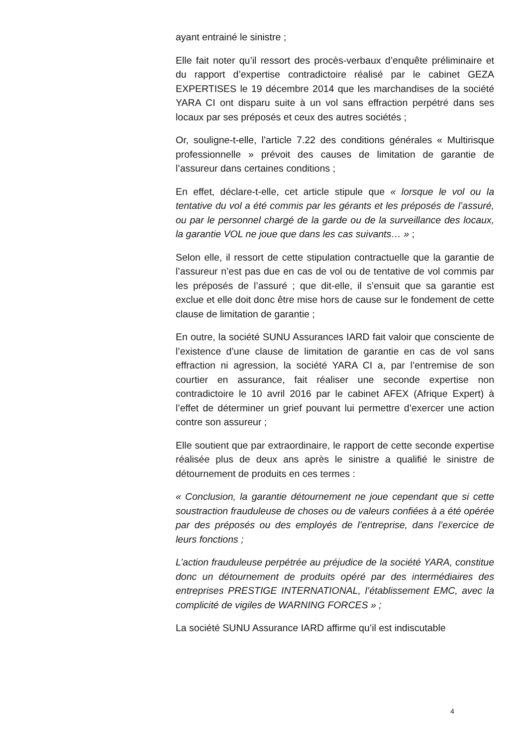ayant entrainé le sinistre ;
Elle fait noter qu’il ressort des procès-verbaux d’enquête préliminaire et du rapport d’expertise contradictoire réalisé par le cabinet GEZA EXPERTISES le 19 décembre 2014 que les marchandises de la société YARA CI ont disparu suite à un vol sans effraction perpétré dans ses locaux par ses préposés et ceux des autres sociétés ;
Or, souligne-t-elle, l’article 7.22 des conditions générales « Multirisque professionnelle » prévoit des causes de limitation de garantie de l’assureur dans certaines conditions ;
En effet, déclare-t-elle, cet article stipule que « lorsque le vol ou la tentative du vol a été commis par les gérants et les préposés de l’assuré, ou par le personnel chargé de la garde ou de la surveillance des locaux, la garantie VOL ne joue que dans les cas suivants… » ;
Selon elle, il ressort de cette stipulation contractuelle que la garantie de l’assureur n’est pas due en cas de vol ou de tentative de vol commis par les préposés de l’assuré ; que dit-elle, il s’ensuit que sa garantie est exclue et elle doit donc être mise hors de cause sur le fondement de cette clause de limitation de garantie ;
En outre, la société SUNU Assurances IARD fait valoir que consciente de l’existence d’une clause de limitation de garantie en cas de vol sans effraction ni agression, la société YARA CI a, par l’entremise de son courtier en assurance, fait réaliser une seconde expertise non contradictoire le 10 avril 2016 par le cabinet AFEX (Afrique Expert) à l’effet de déterminer un grief pouvant lui permettre d’exercer une action contre son assureur ;
Elle soutient que par extraordinaire, le rapport de cette seconde expertise réalisée plus de deux ans après le sinistre a qualifié le sinistre de détournement de produits en ces termes :
« Conclusion, la garantie détournement ne joue cependant que si cette soustraction frauduleuse de choses ou de valeurs confiées à a été opérée par des préposés ou des employés de l’entreprise, dans l’exercice de leurs fonctions ;
L’action frauduleuse perpétrée au préjudice de la société YARA, constitue donc un détournement de produits opéré par des intermédiaires des entreprises PRESTIGE INTERNATIONAL, l’établissement EMC, avec la complicité de vigiles de WARNING FORCES » ;
La société SUNU Assurance IARD affirme qu’il est indiscutable
4